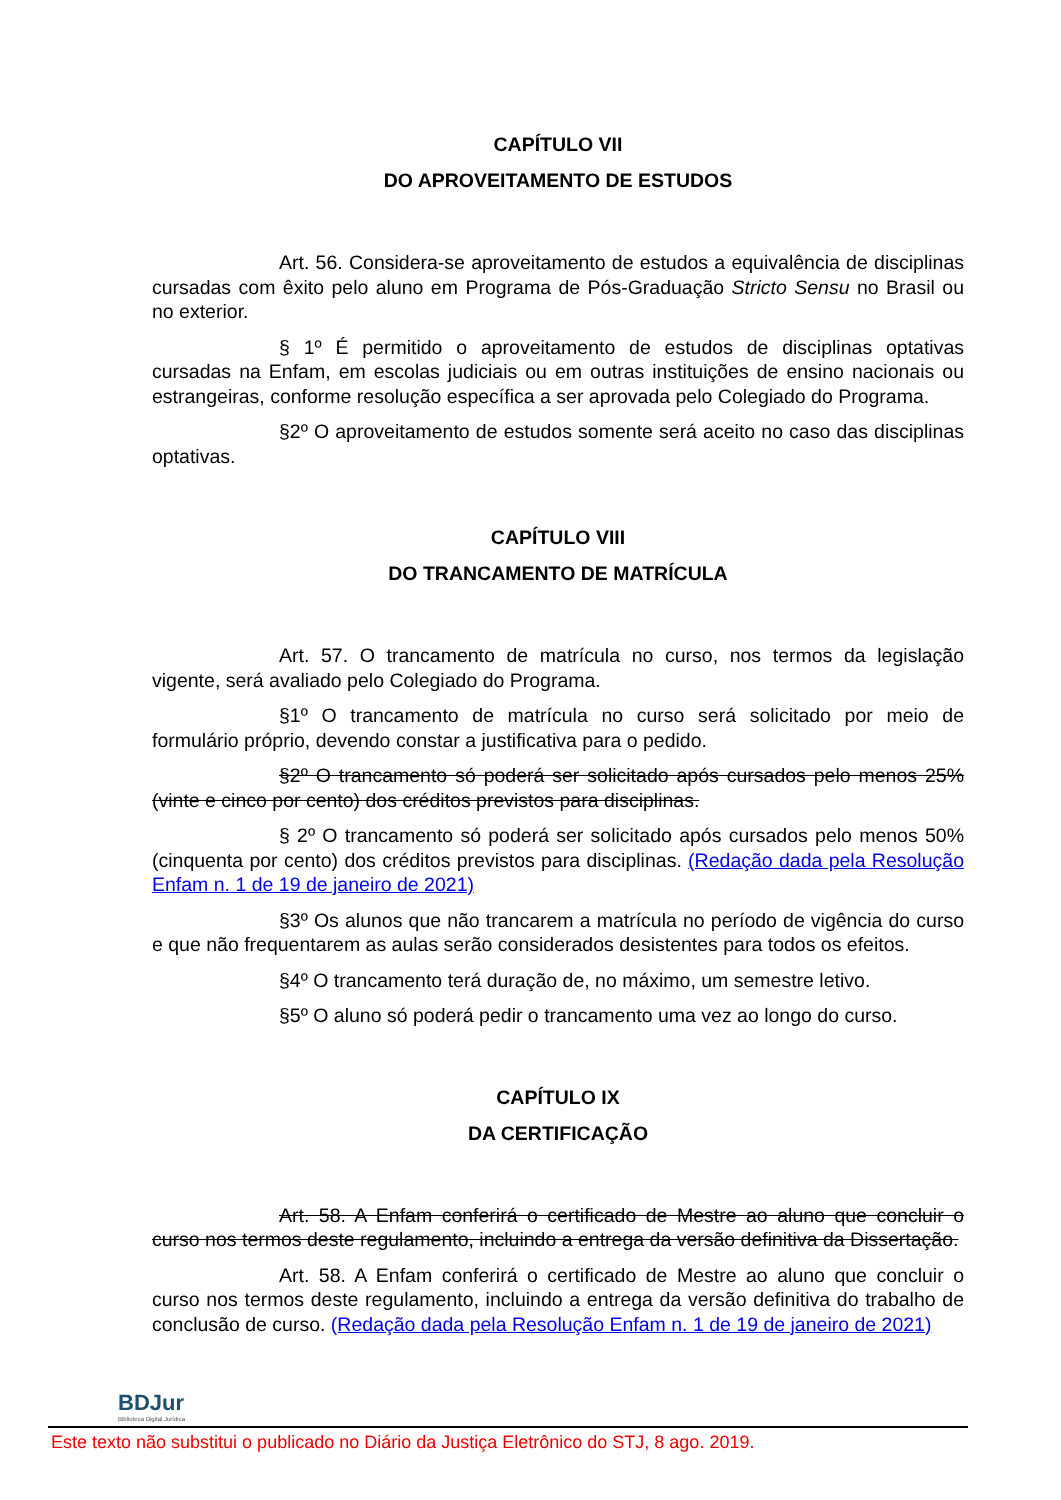CAPÍTULO VII
DO APROVEITAMENTO DE ESTUDOS
Art. 56. Considera-se aproveitamento de estudos a equivalência de disciplinas cursadas com êxito pelo aluno em Programa de Pós-Graduação Stricto Sensu no Brasil ou no exterior.
§ 1º É permitido o aproveitamento de estudos de disciplinas optativas cursadas na Enfam, em escolas judiciais ou em outras instituições de ensino nacionais ou estrangeiras, conforme resolução específica a ser aprovada pelo Colegiado do Programa.
§2º O aproveitamento de estudos somente será aceito no caso das disciplinas optativas.
CAPÍTULO VIII
DO TRANCAMENTO DE MATRÍCULA
Art. 57. O trancamento de matrícula no curso, nos termos da legislação vigente, será avaliado pelo Colegiado do Programa.
§1º O trancamento de matrícula no curso será solicitado por meio de formulário próprio, devendo constar a justificativa para o pedido.
§2º O trancamento só poderá ser solicitado após cursados pelo menos 25% (vinte e cinco por cento) dos créditos previstos para disciplinas.
§ 2º O trancamento só poderá ser solicitado após cursados pelo menos 50% (cinquenta por cento) dos créditos previstos para disciplinas. (Redação dada pela Resolução Enfam n. 1 de 19 de janeiro de 2021)
§3º Os alunos que não trancarem a matrícula no período de vigência do curso e que não frequentarem as aulas serão considerados desistentes para todos os efeitos.
§4º O trancamento terá duração de, no máximo, um semestre letivo.
§5º O aluno só poderá pedir o trancamento uma vez ao longo do curso.
CAPÍTULO IX
DA CERTIFICAÇÃO
Art. 58. A Enfam conferirá o certificado de Mestre ao aluno que concluir o curso nos termos deste regulamento, incluindo a entrega da versão definitiva da Dissertação.
Art. 58. A Enfam conferirá o certificado de Mestre ao aluno que concluir o curso nos termos deste regulamento, incluindo a entrega da versão definitiva do trabalho de conclusão de curso. (Redação dada pela Resolução Enfam n. 1 de 19 de janeiro de 2021)
BDJur
Biblioteca Digital Jurídica
Este texto não substitui o publicado no Diário da Justiça Eletrônico do STJ, 8 ago. 2019.